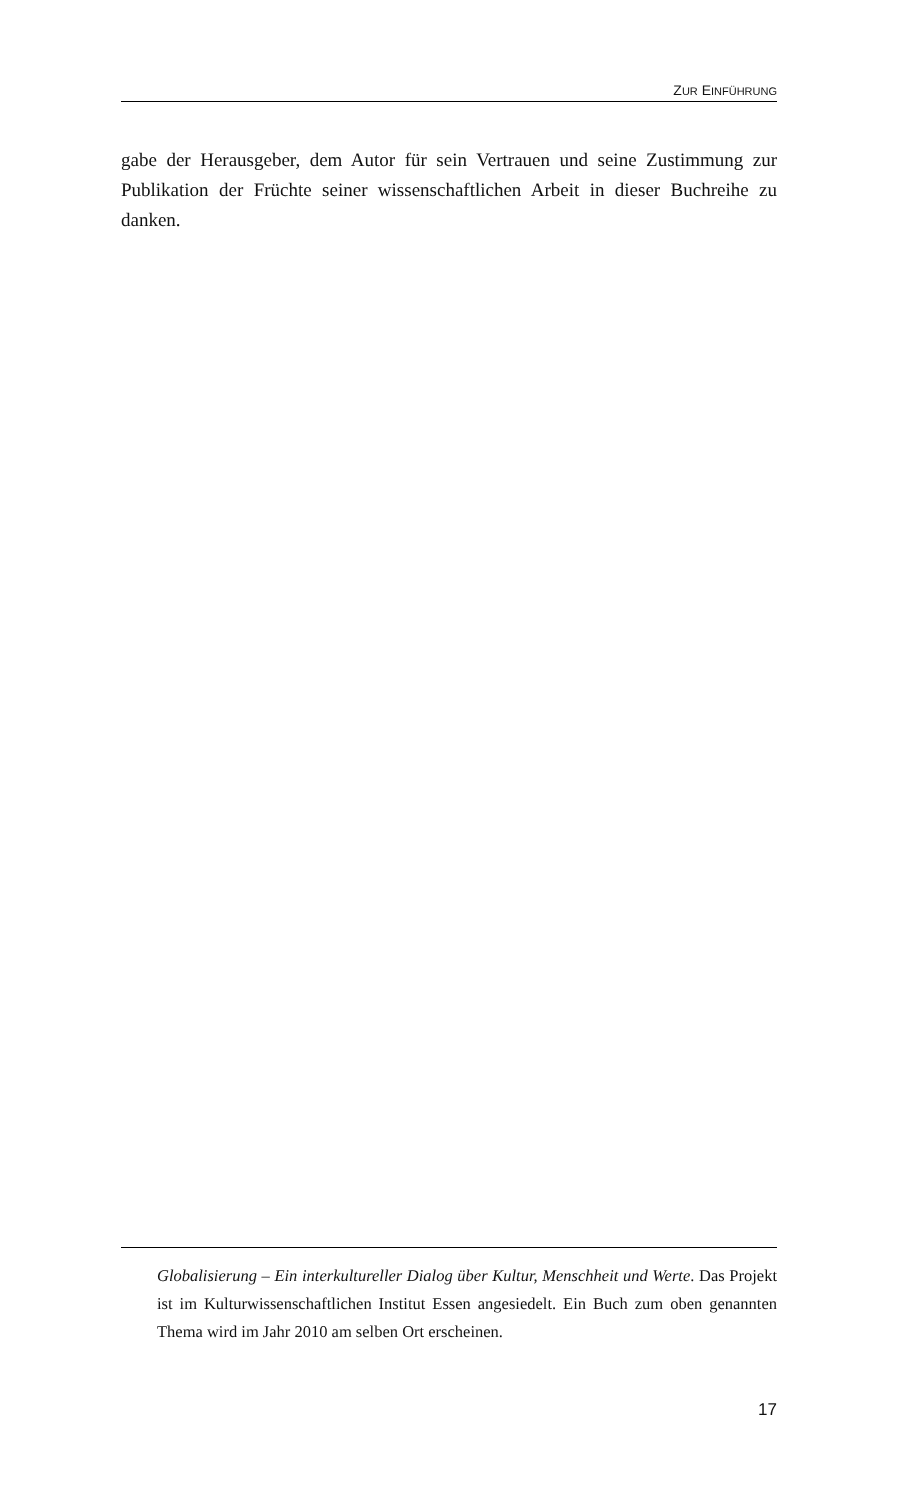ZUR EINFÜHRUNG
gabe der Herausgeber, dem Autor für sein Vertrauen und seine Zustimmung zur Publikation der Früchte seiner wissenschaftlichen Arbeit in dieser Buchreihe zu danken.
Globalisierung – Ein interkultureller Dialog über Kultur, Menschheit und Werte. Das Projekt ist im Kulturwissenschaftlichen Institut Essen angesiedelt. Ein Buch zum oben genannten Thema wird im Jahr 2010 am selben Ort erscheinen.
17